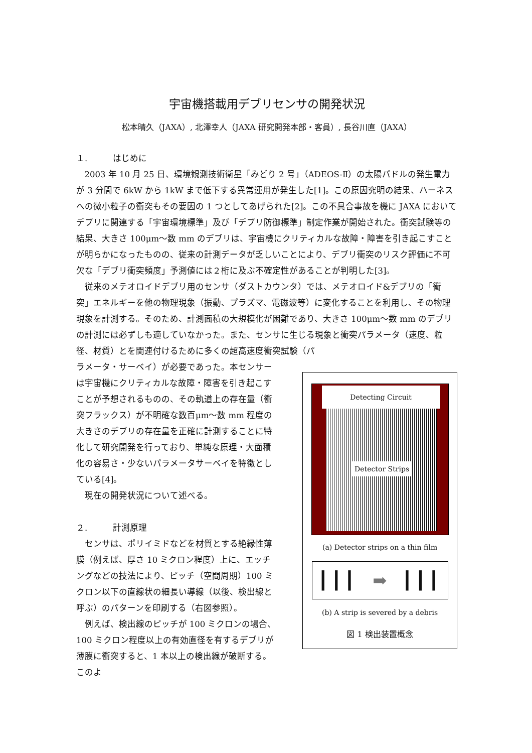宇宙機搭載用デブリセンサの開発状況
松本晴久（JAXA）, 北澤幸人（JAXA 研究開発本部・客員）, 長谷川直（JAXA）
１.　　　はじめに
2003 年 10 月 25 日、環境観測技術衛星「みどり 2 号」（ADEOS-Ⅱ）の太陽パドルの発生電力が 3 分間で 6kW から 1kW まで低下する異常運用が発生した[1]。この原因究明の結果、ハーネスへの微小粒子の衝突もその要因の 1 つとしてあげられた[2]。この不具合事故を機に JAXA においてデブリに関連する「宇宙環境標準」及び「デブリ防御標準」制定作業が開始された。衝突試験等の結果、大きさ 100μm～数 mm のデブリは、宇宙機にクリティカルな故障・障害を引き起こすことが明らかになったものの、従来の計測データが乏しいことにより、デブリ衝突のリスク評価に不可欠な「デブリ衝突頻度」予測値には２桁に及ぶ不確定性があることが判明した[3]。
従来のメテオロイドデブリ用のセンサ（ダストカウンタ）では、メテオロイド&デブリの「衝突」エネルギーを他の物理現象（振動、プラズマ、電磁波等）に変化することを利用し、その物理現象を計測する。そのため、計測面積の大規模化が困難であり、大きさ 100μm～数 mm のデブリの計測には必ずしも適していなかった。また、センサに生じる現象と衝突パラメータ（速度、粒径、材質）とを関連付けるために多くの超高速度衝突試験（パ
ラメータ・サーベイ）が必要であった。本センサーは宇宙機にクリティカルな故障・障害を引き起こすことが予想されるものの、その軌道上の存在量（衝突フラックス）が不明確な数百μm～数 mm 程度の大きさのデブリの存在量を正確に計測することに特化して研究開発を行っており、単純な原理・大面積化の容易さ・少ないパラメータサーベイを特徴としている[4]。
現在の開発状況について述べる。
２.　　　計測原理
センサは、ポリイミドなどを材質とする絶縁性薄膜（例えば、厚さ 10 ミクロン程度）上に、エッチングなどの技法により、ピッチ（空間周期）100 ミクロン以下の直線状の細長い導線（以後、検出線と呼ぶ）のパターンを印刷する（右図参照）。
例えば、検出線のピッチが 100 ミクロンの場合、100 ミクロン程度以上の有効直径を有するデブリが薄膜に衝突すると、1 本以上の検出線が破断する。このよ
Detecting Circuit
Detector Strips
(a) Detector strips on a thin film
┃┃┃ ➡ ┃┃┃
(b) A strip is severed by a debris
図 1 検出装置概念